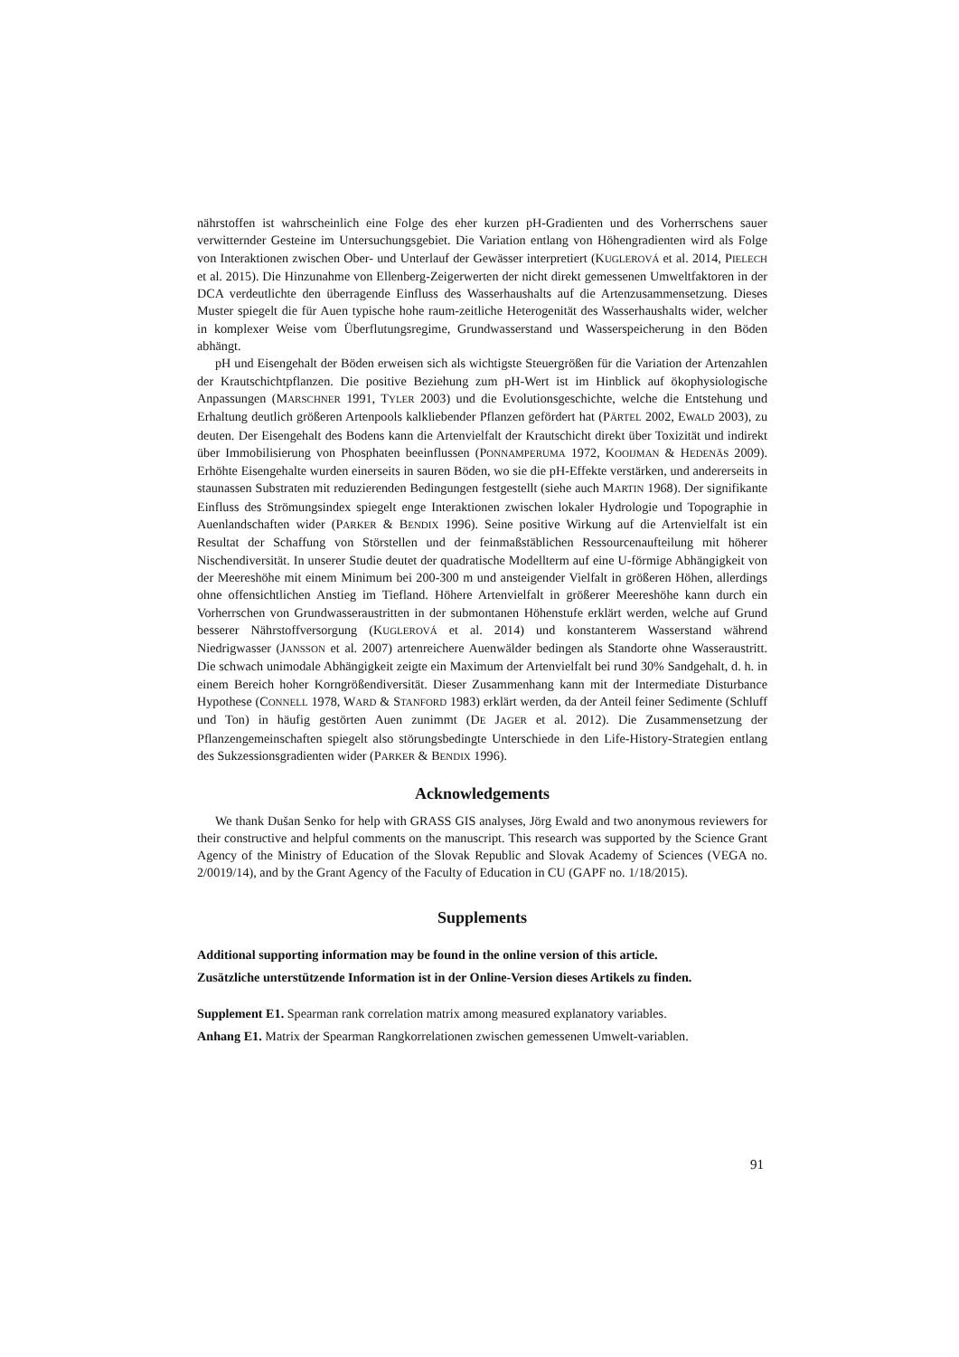nährstoffen ist wahrscheinlich eine Folge des eher kurzen pH-Gradienten und des Vorherrschens sauer verwitternder Gesteine im Untersuchungsgebiet. Die Variation entlang von Höhengradienten wird als Folge von Interaktionen zwischen Ober- und Unterlauf der Gewässer interpretiert (KUGLEROVÁ et al. 2014, PIELECH et al. 2015). Die Hinzunahme von Ellenberg-Zeigerwerten der nicht direkt gemessenen Umweltfaktoren in der DCA verdeutlichte den überragende Einfluss des Wasserhaushalts auf die Artenzusammensetzung. Dieses Muster spiegelt die für Auen typische hohe raum-zeitliche Heterogenität des Wasserhaushalts wider, welcher in komplexer Weise vom Überflutungsregime, Grundwasserstand und Wasserspeicherung in den Böden abhängt.
pH und Eisengehalt der Böden erweisen sich als wichtigste Steuergrößen für die Variation der Artenzahlen der Krautschichtpflanzen. Die positive Beziehung zum pH-Wert ist im Hinblick auf ökophysiologische Anpassungen (MARSCHNER 1991, TYLER 2003) und die Evolutionsgeschichte, welche die Entstehung und Erhaltung deutlich größeren Artenpools kalkliebender Pflanzen gefördert hat (PÄRTEL 2002, EWALD 2003), zu deuten. Der Eisengehalt des Bodens kann die Artenvielfalt der Krautschicht direkt über Toxizität und indirekt über Immobilisierung von Phosphaten beeinflussen (PONNAMPERUMA 1972, KOOIJMAN & HEDENÄS 2009). Erhöhte Eisengehalte wurden einerseits in sauren Böden, wo sie die pH-Effekte verstärken, und andererseits in staunassen Substraten mit reduzierenden Bedingungen festgestellt (siehe auch MARTIN 1968). Der signifikante Einfluss des Strömungsindex spiegelt enge Interaktionen zwischen lokaler Hydrologie und Topographie in Auenlandschaften wider (PARKER & BENDIX 1996). Seine positive Wirkung auf die Artenvielfalt ist ein Resultat der Schaffung von Störstellen und der feinmaßstäblichen Ressourcenaufteilung mit höherer Nischendiversität. In unserer Studie deutet der quadratische Modellterm auf eine U-förmige Abhängigkeit von der Meereshöhe mit einem Minimum bei 200-300 m und ansteigender Vielfalt in größeren Höhen, allerdings ohne offensichtlichen Anstieg im Tiefland. Höhere Artenvielfalt in größerer Meereshöhe kann durch ein Vorherrschen von Grundwasseraustritten in der submontanen Höhenstufe erklärt werden, welche auf Grund besserer Nährstoffversorgung (KUGLEROVÁ et al. 2014) und konstanterem Wasserstand während Niedrigwasser (JANSSON et al. 2007) artenreichere Auenwälder bedingen als Standorte ohne Wasseraustritt. Die schwach unimodale Abhängigkeit zeigte ein Maximum der Artenvielfalt bei rund 30% Sandgehalt, d. h. in einem Bereich hoher Korngrößendiversität. Dieser Zusammenhang kann mit der Intermediate Disturbance Hypothese (CONNELL 1978, WARD & STANFORD 1983) erklärt werden, da der Anteil feiner Sedimente (Schluff und Ton) in häufig gestörten Auen zunimmt (DE JAGER et al. 2012). Die Zusammensetzung der Pflanzengemeinschaften spiegelt also störungsbedingte Unterschiede in den Life-History-Strategien entlang des Sukzessionsgradienten wider (PARKER & BENDIX 1996).
Acknowledgements
We thank Dušan Senko for help with GRASS GIS analyses, Jörg Ewald and two anonymous reviewers for their constructive and helpful comments on the manuscript. This research was supported by the Science Grant Agency of the Ministry of Education of the Slovak Republic and Slovak Academy of Sciences (VEGA no. 2/0019/14), and by the Grant Agency of the Faculty of Education in CU (GAPF no. 1/18/2015).
Supplements
Additional supporting information may be found in the online version of this article.
Zusätzliche unterstützende Information ist in der Online-Version dieses Artikels zu finden.
Supplement E1. Spearman rank correlation matrix among measured explanatory variables.
Anhang E1. Matrix der Spearman Rangkorrelationen zwischen gemessenen Umwelt-variablen.
91